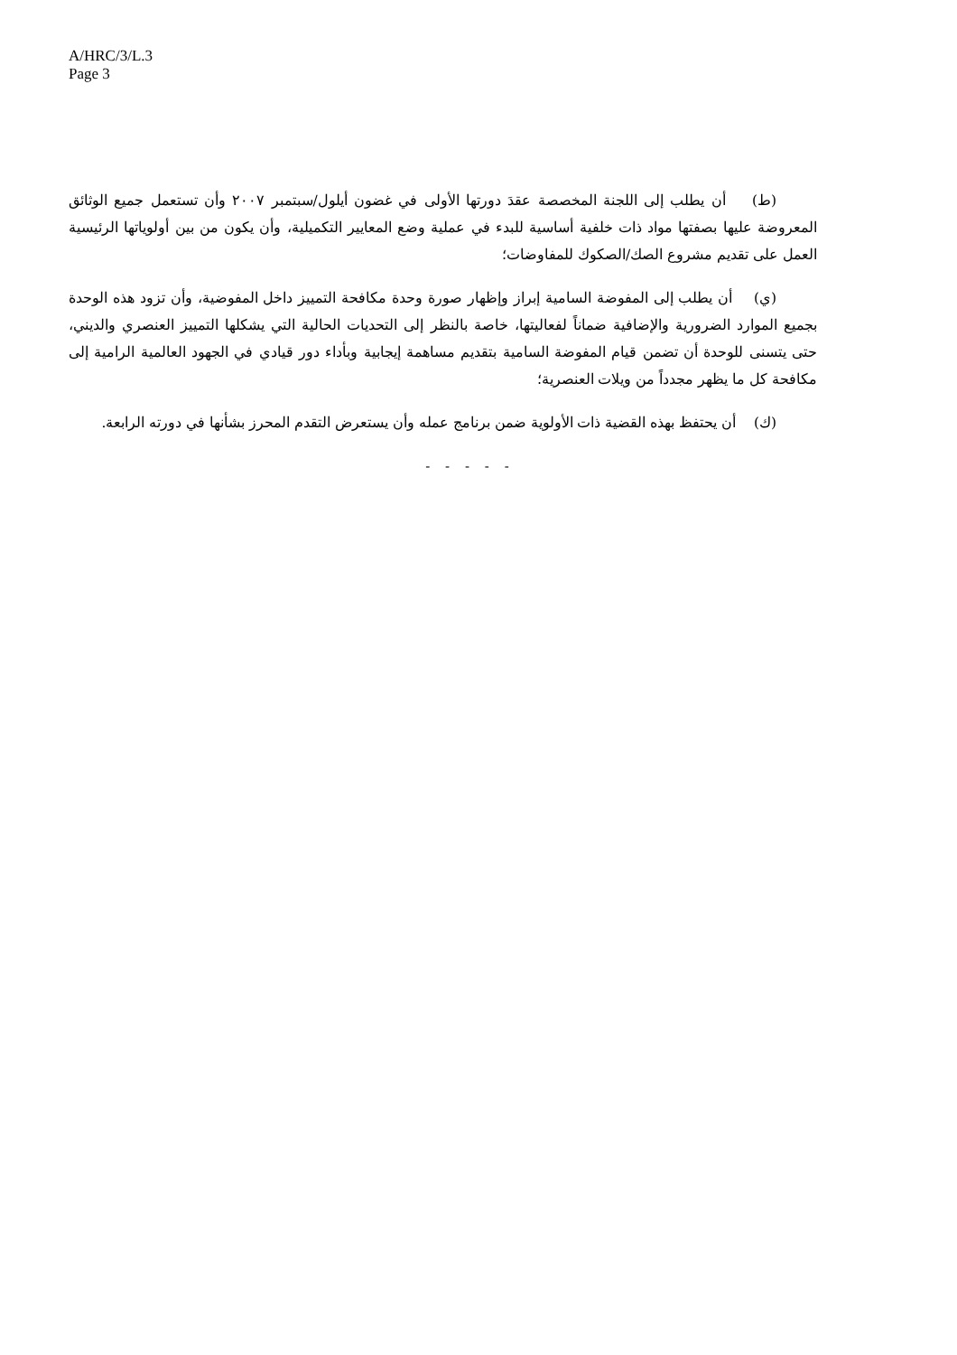A/HRC/3/L.3
Page 3
(ط) أن يطلب إلى اللجنة المخصصة عقدَ دورتها الأولى في غضون أيلول/سبتمبر ٢٠٠٧ وأن تستعمل جميع الوثائق المعروضة عليها بصفتها مواد ذات خلفية أساسية للبدء في عملية وضع المعايير التكميلية، وأن يكون من بين أولوياتها الرئيسية العمل على تقديم مشروع الصك/الصكوك للمفاوضات؛
(ي) أن يطلب إلى المفوضة السامية إبراز وإظهار صورة وحدة مكافحة التمييز داخل المفوضية، وأن تزود هذه الوحدة بجميع الموارد الضرورية والإضافية ضماناً لفعاليتها، خاصة بالنظر إلى التحديات الحالية التي يشكلها التمييز العنصري والديني، حتى يتسنى للوحدة أن تضمن قيام المفوضة السامية بتقديم مساهمة إيجابية وبأداء دور قيادي في الجهود العالمية الرامية إلى مكافحة كل ما يظهر مجدداً من ويلات العنصرية؛
(ك) أن يحتفظ بهذه القضية ذات الأولوية ضمن برنامج عمله وأن يستعرض التقدم المحرز بشأنها في دورته الرابعة.
- - - - -